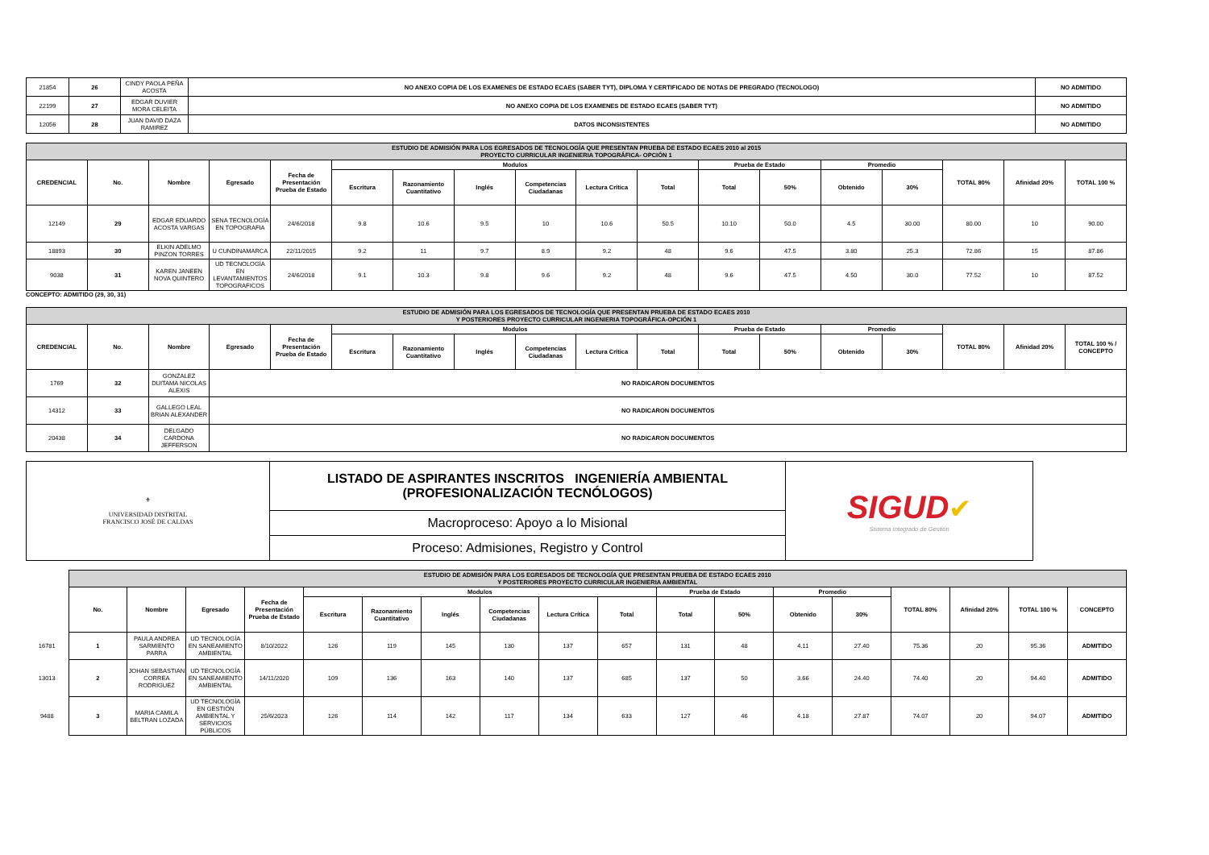| 21854 | 26 | CINDY PAOLA PEÑA ACOSTA | NO ANEXO COPIA DE LOS EXAMENES DE ESTADO ECAES (SABER TYT), DIPLOMA Y CERTIFICADO DE NOTAS DE PREGRADO (TECNOLOGO) | NO ADMITIDO |
| 22199 | 27 | EDGAR DUVIER MORA CELEITA | NO ANEXO COPIA DE LOS EXAMENES DE ESTADO ECAES (SABER TYT) | NO ADMITIDO |
| 12056 | 28 | JUAN DAVID DAZA RAMIREZ | DATOS INCONSISTENTES | NO ADMITIDO |
| ESTUDIO DE ADMISIÓN PARA LOS EGRESADOS DE TECNOLOGÍA QUE PRESENTAN PRUEBA DE ESTADO ECAES 2010 al 2015 PROYECTO CURRICULAR INGENIERIA TOPOGRÁFICA- OPCIÓN 1 | | | | | | | | | | | | | | | | | |
| CREDENCIAL | No. | Nombre | Egresado | Fecha de Presentación Prueba de Estado | Modulos | | | | | | Prueba de Estado | | Promedio | | TOTAL 80% | Afinidad 20% | TOTAL 100 % |
| | | | | | Escritura | Razonamiento Cuantitativo | Inglés | Competencias Ciudadanas | Lectura Crítica | Total | Total | 50% | Obtenido | 30% | | | |
| 12149 | 29 | EDGAR EDUARDO ACOSTA VARGAS | SENA TECNOLOGÍA EN TOPOGRAFIA | 24/6/2018 | 9.8 | 10.6 | 9.5 | 10 | 10.6 | 50.5 | 10.10 | 50.0 | 4.5 | 30.00 | 80.00 | 10 | 90.00 |
| 18893 | 30 | ELKIN ADELMO PINZON TORRES | U CUNDINAMARCA | 22/11/2015 | 9.2 | 11 | 9.7 | 8.9 | 9.2 | 48 | 9.6 | 47.5 | 3.80 | 25.3 | 72.86 | 15 | 87.86 |
| 9038 | 31 | KAREN JANEEN NOVA QUINTERO | UD TECNOLOGÍA EN LEVANTAMIENTOS TOPOGRAFICOS | 24/6/2018 | 9.1 | 10.3 | 9.8 | 9.6 | 9.2 | 48 | 9.6 | 47.5 | 4.50 | 30.0 | 77.52 | 10 | 87.52 |
CONCEPTO: ADMITIDO (29, 30, 31)
| ESTUDIO DE ADMISIÓN PARA LOS EGRESADOS DE TECNOLOGÍA QUE PRESENTAN PRUEBA DE ESTADO ECAES 2010 Y POSTERIORES PROYECTO CURRICULAR INGENIERIA TOPOGRÁFICA-OPCIÓN 1 | | | | | | | | | | | | | | | | | |
| CREDENCIAL | No. | Nombre | Egresado | Fecha de Presentación Prueba de Estado | Modulos | | | | | | Prueba de Estado | | Promedio | | TOTAL 80% | Afinidad 20% | TOTAL 100 % / CONCEPTO |
| | | | | | Escritura | Razonamiento Cuantitativo | Inglés | Competencias Ciudadanas | Lectura Crítica | Total | Total | 50% | Obtenido | 30% | | | |
| 1769 | 32 | GONZALEZ DUITAMA NICOLAS ALEXIS | NO RADICARON DOCUMENTOS | | | | | | | | | | | | | | |
| 14312 | 33 | GALLEGO LEAL BRIAN ALEXANDER | NO RADICARON DOCUMENTOS | | | | | | | | | | | | | | |
| 20438 | 34 | DELGADO CARDONA JEFFERSON | NO RADICARON DOCUMENTOS | | | | | | | | | | | | | | |
| ⚜ UNIVERSIDAD DISTRITAL FRANCISCO JOSÉ DE CALDAS | LISTADO DE ASPIRANTES INSCRITOS INGENIERÍA AMBIENTAL (PROFESIONALIZACIÓN TECNÓLOGOS) | SIGUD ✔ Sistema Integrado de Gestión |
| | Macroproceso: Apoyo a lo Misional | |
| | Proceso: Admisiones, Registro y Control | |
| | ESTUDIO DE ADMISIÓN PARA LOS EGRESADOS DE TECNOLOGÍA QUE PRESENTAN PRUEBA DE ESTADO ECAES 2010 Y POSTERIORES PROYECTO CURRICULAR INGENIERIA AMBIENTAL | | | | | | | | | | | | | | | | | |
| | No. | Nombre | Egresado | Fecha de Presentación Prueba de Estado | Modulos | | | | | | Prueba de Estado | | Promedio | | TOTAL 80% | Afinidad 20% | TOTAL 100 % | CONCEPTO |
| | | | | | Escritura | Razonamiento Cuantitativo | Inglés | Competencias Ciudadanas | Lectura Crítica | Total | Total | 50% | Obtenido | 30% | | | | |
| 16781 | 1 | PAULA ANDREA SARMIENTO PARRA | UD TECNOLOGÍA EN SANEAMIENTO AMBIENTAL | 8/10/2022 | 126 | 119 | 145 | 130 | 137 | 657 | 131 | 48 | 4.11 | 27.40 | 75.36 | 20 | 95.36 | ADMITIDO |
| 13013 | 2 | JOHAN SEBASTIAN CORREA RODRIGUEZ | UD TECNOLOGÍA EN SANEAMIENTO AMBIENTAL | 14/11/2020 | 109 | 136 | 163 | 140 | 137 | 685 | 137 | 50 | 3.66 | 24.40 | 74.40 | 20 | 94.40 | ADMITIDO |
| 9488 | 3 | MARIA CAMILA BELTRAN LOZADA | UD TECNOLOGÍA EN GESTIÓN AMBIENTAL Y SERVICIOS PÚBLICOS | 25/6/2023 | 126 | 114 | 142 | 117 | 134 | 633 | 127 | 46 | 4.18 | 27.87 | 74.07 | 20 | 94.07 | ADMITIDO |